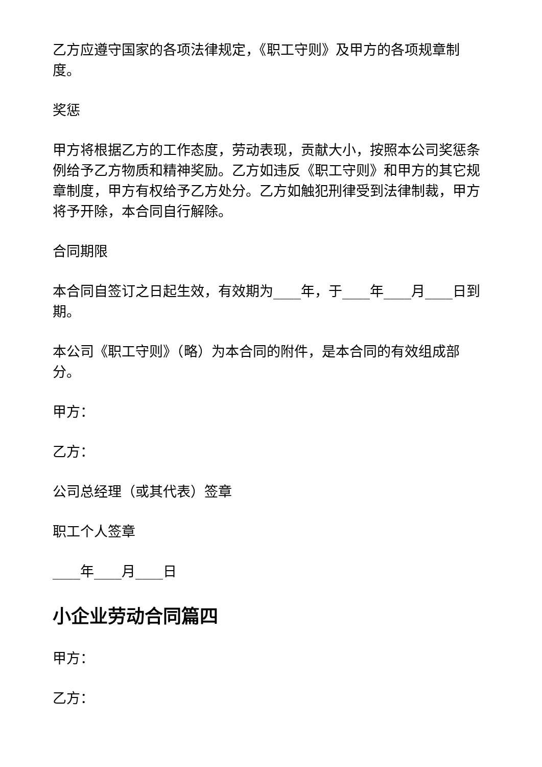乙方应遵守国家的各项法律规定，《职工守则》及甲方的各项规章制度。
奖惩
甲方将根据乙方的工作态度，劳动表现，贡献大小，按照本公司奖惩条例给予乙方物质和精神奖励。乙方如违反《职工守则》和甲方的其它规章制度，甲方有权给予乙方处分。乙方如触犯刑律受到法律制裁，甲方将予开除，本合同自行解除。
合同期限
本合同自签订之日起生效，有效期为____年，于____年____月____日到期。
本公司《职工守则》（略）为本合同的附件，是本合同的有效组成部分。
甲方：
乙方：
公司总经理（或其代表）签章
职工个人签章
____年____月____日
小企业劳动合同篇四
甲方：
乙方：